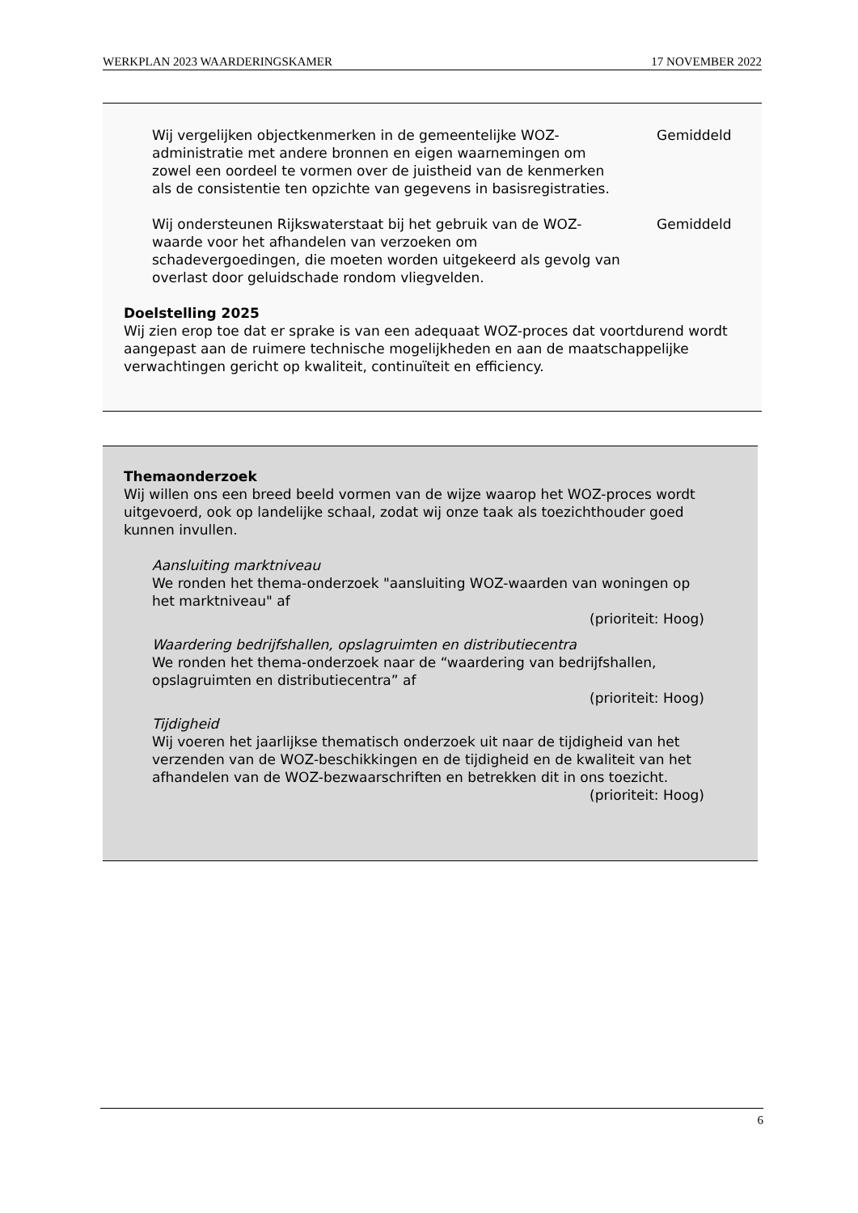WERKPLAN 2023 WAARDERINGSKAMER 17 NOVEMBER 2022
Wij vergelijken objectkenmerken in de gemeentelijke WOZ-administratie met andere bronnen en eigen waarnemingen om zowel een oordeel te vormen over de juistheid van de kenmerken als de consistentie ten opzichte van gegevens in basisregistraties.
Gemiddeld
Wij ondersteunen Rijkswaterstaat bij het gebruik van de WOZ-waarde voor het afhandelen van verzoeken om schadevergoedingen, die moeten worden uitgekeerd als gevolg van overlast door geluidschade rondom vliegvelden.
Gemiddeld
Doelstelling 2025
Wij zien erop toe dat er sprake is van een adequaat WOZ-proces dat voortdurend wordt aangepast aan de ruimere technische mogelijkheden en aan de maatschappelijke verwachtingen gericht op kwaliteit, continuïteit en efficiency.
Themaonderzoek
Wij willen ons een breed beeld vormen van de wijze waarop het WOZ-proces wordt uitgevoerd, ook op landelijke schaal, zodat wij onze taak als toezichthouder goed kunnen invullen.
Aansluiting marktniveau
We ronden het thema-onderzoek "aansluiting WOZ-waarden van woningen op het marktniveau" af
(prioriteit: Hoog)
Waardering bedrijfshallen, opslagruimten en distributiecentra
We ronden het thema-onderzoek naar de “waardering van bedrijfshallen, opslagruimten en distributiecentra” af
(prioriteit: Hoog)
Tijdigheid
Wij voeren het jaarlijkse thematisch onderzoek uit naar de tijdigheid van het verzenden van de WOZ-beschikkingen en de tijdigheid en de kwaliteit van het afhandelen van de WOZ-bezwaarschriften en betrekken dit in ons toezicht.
(prioriteit: Hoog)
6